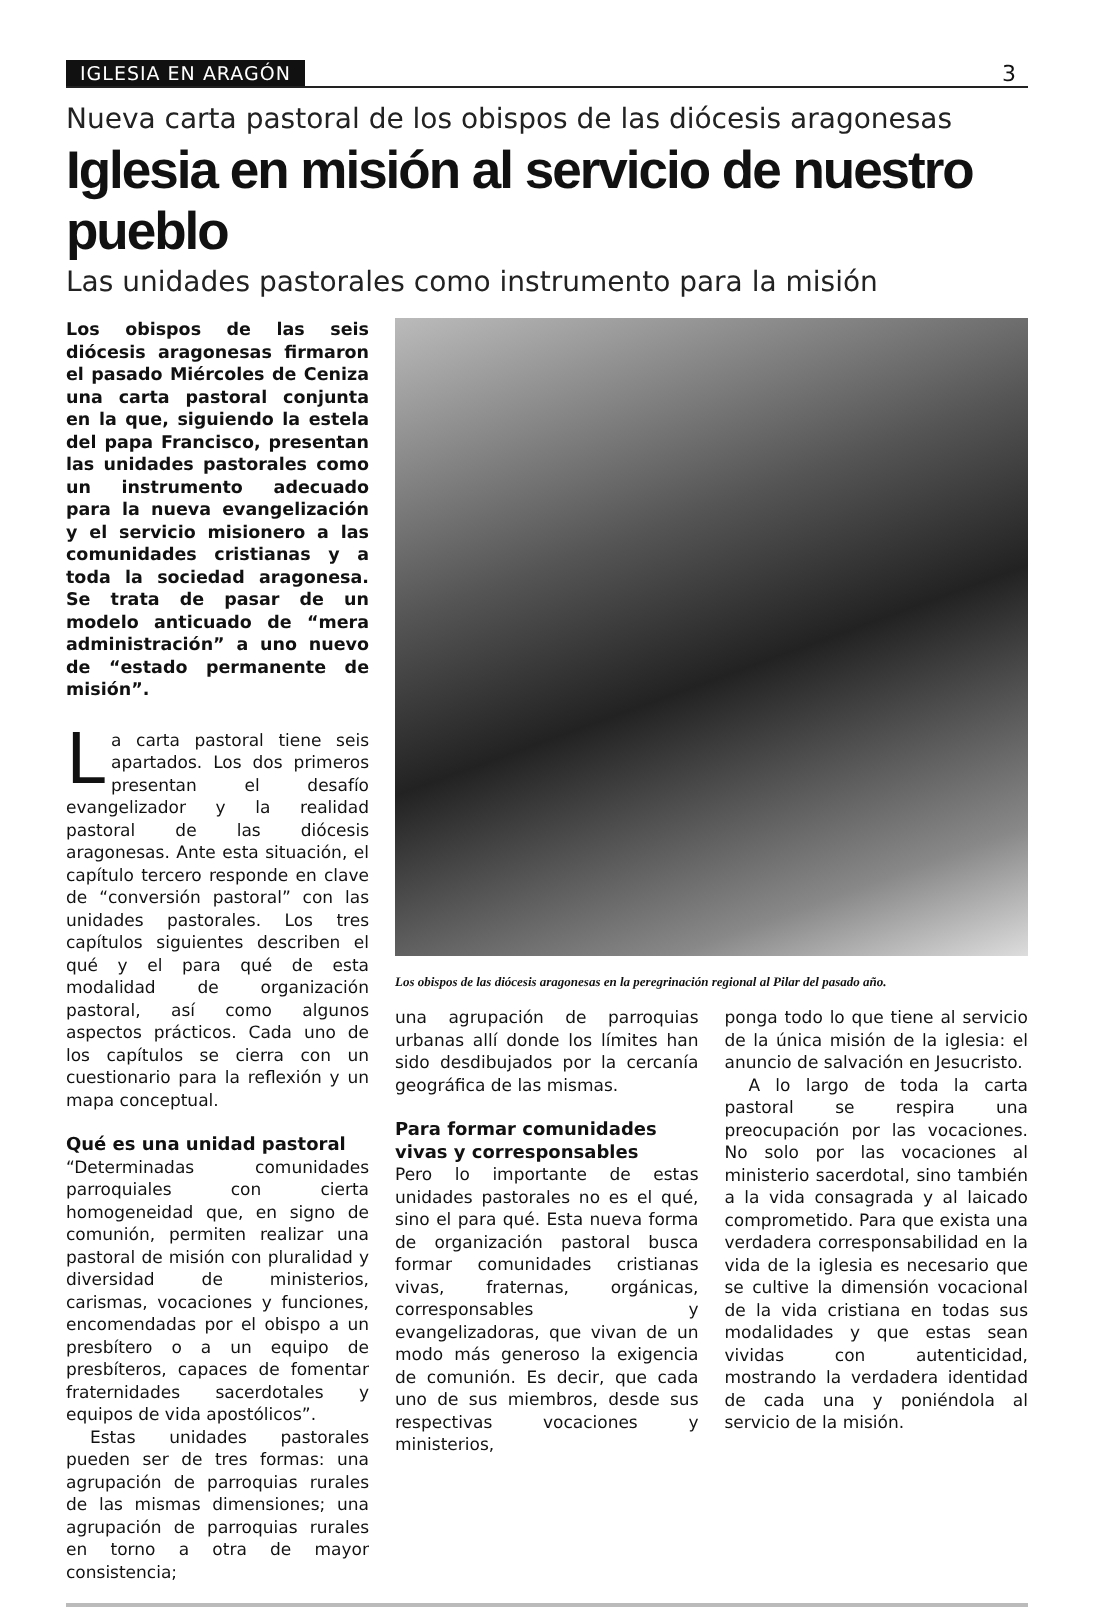IGLESIA EN ARAGÓN 3
Nueva carta pastoral de los obispos de las diócesis aragonesas
Iglesia en misión al servicio de nuestro pueblo
Las unidades pastorales como instrumento para la misión
Los obispos de las seis diócesis aragonesas firmaron el pasado Miércoles de Ceniza una carta pastoral conjunta en la que, siguiendo la estela del papa Francisco, presentan las unidades pastorales como un instrumento adecuado para la nueva evangelización y el servicio misionero a las comunidades cristianas y a toda la sociedad aragonesa. Se trata de pasar de un modelo anticuado de “mera administración” a uno nuevo de “estado permanente de misión”.
La carta pastoral tiene seis apartados. Los dos primeros presentan el desafío evangelizador y la realidad pastoral de las diócesis aragonesas. Ante esta situación, el capítulo tercero responde en clave de “conversión pastoral” con las unidades pastorales. Los tres capítulos siguientes describen el qué y el para qué de esta modalidad de organización pastoral, así como algunos aspectos prácticos. Cada uno de los capítulos se cierra con un cuestionario para la reflexión y un mapa conceptual.
Qué es una unidad pastoral
“Determinadas comunidades parroquiales con cierta homogeneidad que, en signo de comunión, permiten realizar una pastoral de misión con pluralidad y diversidad de ministerios, carismas, vocaciones y funciones, encomendadas por el obispo a un presbítero o a un equipo de presbíteros, capaces de fomentar fraternidades sacerdotales y equipos de vida apostólicos”.
Estas unidades pastorales pueden ser de tres formas: una agrupación de parroquias rurales de las mismas dimensiones; una agrupación de parroquias rurales en torno a otra de mayor consistencia;
Los obispos de las diócesis aragonesas en la peregrinación regional al Pilar del pasado año.
una agrupación de parroquias urbanas allí donde los límites han sido desdibujados por la cercanía geográfica de las mismas.
Para formar comunidades vivas y corresponsables
Pero lo importante de estas unidades pastorales no es el qué, sino el para qué. Esta nueva forma de organización pastoral busca formar comunidades cristianas vivas, fraternas, orgánicas, corresponsables y evangelizadoras, que vivan de un modo más generoso la exigencia de comunión. Es decir, que cada uno de sus miembros, desde sus respectivas vocaciones y ministerios,
ponga todo lo que tiene al servicio de la única misión de la iglesia: el anuncio de salvación en Jesucristo.
A lo largo de toda la carta pastoral se respira una preocupación por las vocaciones. No solo por las vocaciones al ministerio sacerdotal, sino también a la vida consagrada y al laicado comprometido. Para que exista una verdadera corresponsabilidad en la vida de la iglesia es necesario que se cultive la dimensión vocacional de la vida cristiana en todas sus modalidades y que estas sean vividas con autenticidad, mostrando la verdadera identidad de cada una y poniéndola al servicio de la misión.